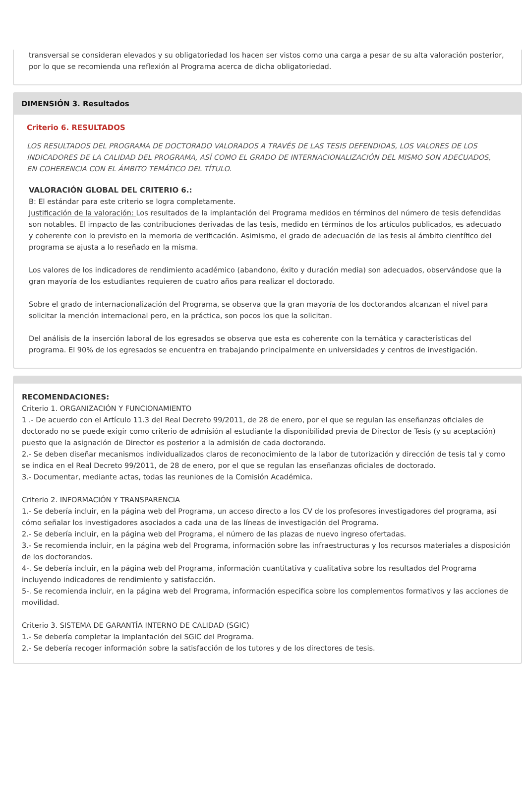transversal se consideran elevados y su obligatoriedad los hacen ser vistos como una carga a pesar de su alta valoración posterior, por lo que se recomienda una reflexión al Programa acerca de dicha obligatoriedad.
DIMENSIÓN 3. Resultados
Criterio 6. RESULTADOS
LOS RESULTADOS DEL PROGRAMA DE DOCTORADO VALORADOS A TRAVÉS DE LAS TESIS DEFENDIDAS, LOS VALORES DE LOS INDICADORES DE LA CALIDAD DEL PROGRAMA, ASÍ COMO EL GRADO DE INTERNACIONALIZACIÓN DEL MISMO SON ADECUADOS, EN COHERENCIA CON EL ÁMBITO TEMÁTICO DEL TÍTULO.
VALORACIÓN GLOBAL DEL CRITERIO 6.:
B: El estándar para este criterio se logra completamente.
Justificación de la valoración: Los resultados de la implantación del Programa medidos en términos del número de tesis defendidas son notables. El impacto de las contribuciones derivadas de las tesis, medido en términos de los artículos publicados, es adecuado y coherente con lo previsto en la memoria de verificación. Asimismo, el grado de adecuación de las tesis al ámbito científico del programa se ajusta a lo reseñado en la misma.
Los valores de los indicadores de rendimiento académico (abandono, éxito y duración media) son adecuados, observándose que la gran mayoría de los estudiantes requieren de cuatro años para realizar el doctorado.
Sobre el grado de internacionalización del Programa, se observa que la gran mayoría de los doctorandos alcanzan el nivel para solicitar la mención internacional pero, en la práctica, son pocos los que la solicitan.
Del análisis de la inserción laboral de los egresados se observa que esta es coherente con la temática y características del programa. El 90% de los egresados se encuentra en trabajando principalmente en universidades y centros de investigación.
RECOMENDACIONES:
Criterio 1. ORGANIZACIÓN Y FUNCIONAMIENTO
1 .- De acuerdo con el Artículo 11.3 del Real Decreto 99/2011, de 28 de enero, por el que se regulan las enseñanzas oficiales de doctorado no se puede exigir como criterio de admisión al estudiante la disponibilidad previa de Director de Tesis (y su aceptación) puesto que la asignación de Director es posterior a la admisión de cada doctorando.
2.- Se deben diseñar mecanismos individualizados claros de reconocimiento de la labor de tutorización y dirección de tesis tal y como se indica en el Real Decreto 99/2011, de 28 de enero, por el que se regulan las enseñanzas oficiales de doctorado.
3.- Documentar, mediante actas, todas las reuniones de la Comisión Académica.
Criterio 2. INFORMACIÓN Y TRANSPARENCIA
1.- Se debería incluir, en la página web del Programa, un acceso directo a los CV de los profesores investigadores del programa, así cómo señalar los investigadores asociados a cada una de las líneas de investigación del Programa.
2.- Se debería incluir, en la página web del Programa, el número de las plazas de nuevo ingreso ofertadas.
3.- Se recomienda incluir, en la página web del Programa, información sobre las infraestructuras y los recursos materiales a disposición de los doctorandos.
4-. Se debería incluir, en la página web del Programa, información cuantitativa y cualitativa sobre los resultados del Programa incluyendo indicadores de rendimiento y satisfacción.
5-. Se recomienda incluir, en la página web del Programa, información especifica sobre los complementos formativos y las acciones de movilidad.
Criterio 3. SISTEMA DE GARANTÍA INTERNO DE CALIDAD (SGIC)
1.- Se debería completar la implantación del SGIC del Programa.
2.- Se debería recoger información sobre la satisfacción de los tutores y de los directores de tesis.